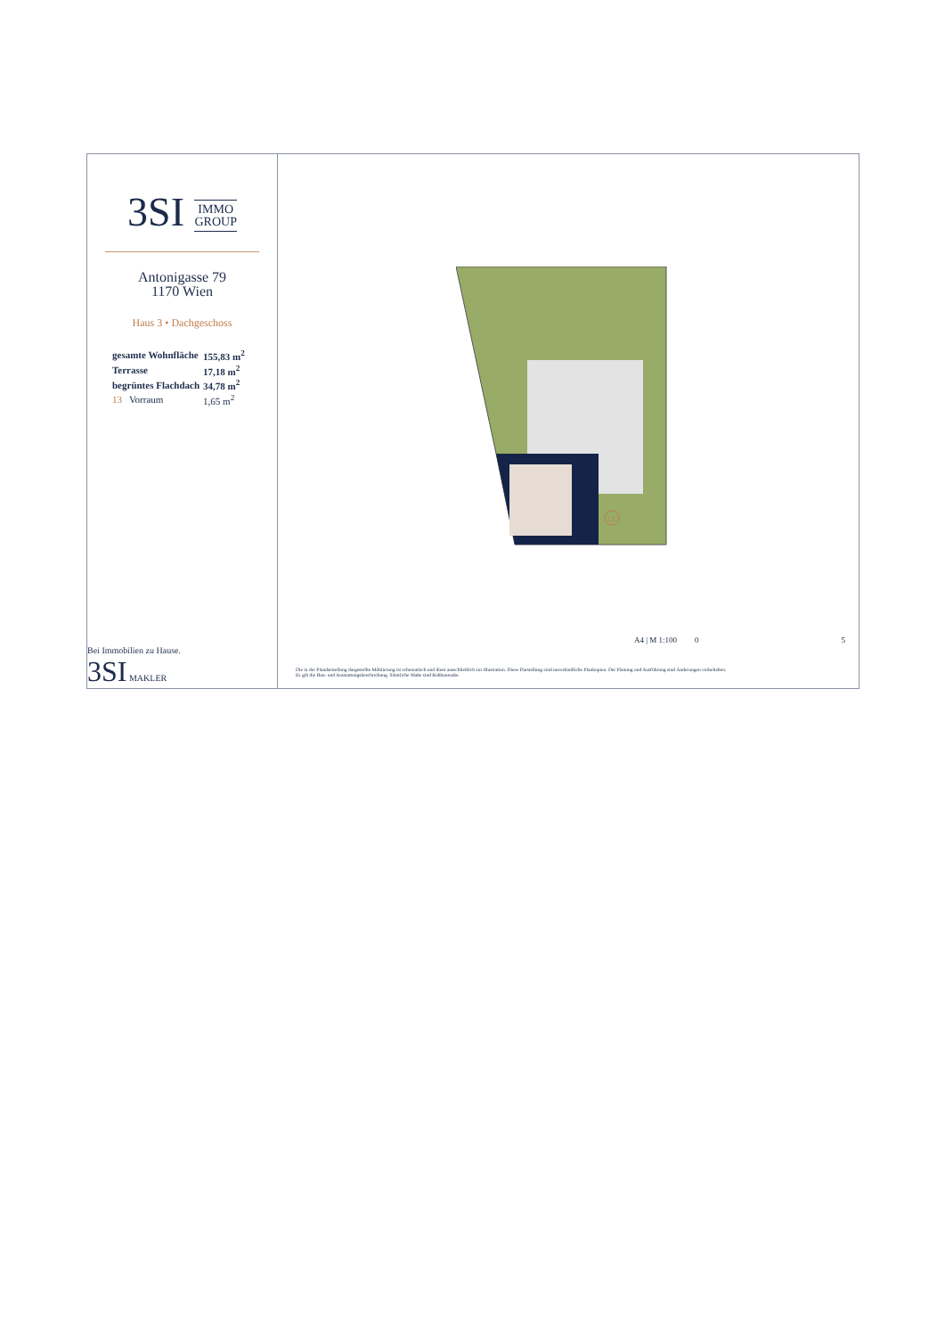3SI IMMO
GROUP
Antonigasse 79
1170 Wien
Haus 3 • Dachgeschoss
| gesamte Wohnfläche | 155,83 m<sup>2</sup> |
| Terrasse | 17,18 m<sup>2</sup> |
| begrüntes Flachdach | 34,78 m<sup>2</sup> |
| 13 Vorraum | 1,65 m<sup>2</sup> |
Bei Immobilien zu Hause.
3SI MAKLER
13
A4 | M 1:100 0 5
Die in der Plandarstellung dargestellte Möblierung ist schematisch und dient ausschließlich zur Illustration. Diese Darstellung sind unverbindliche Plankopien. Der Planung und Ausführung sind Änderungen vorbehalten.
Es gilt die Bau- und Ausstattungsbeschreibung. Sämtliche Maße sind Rohbaumaße.